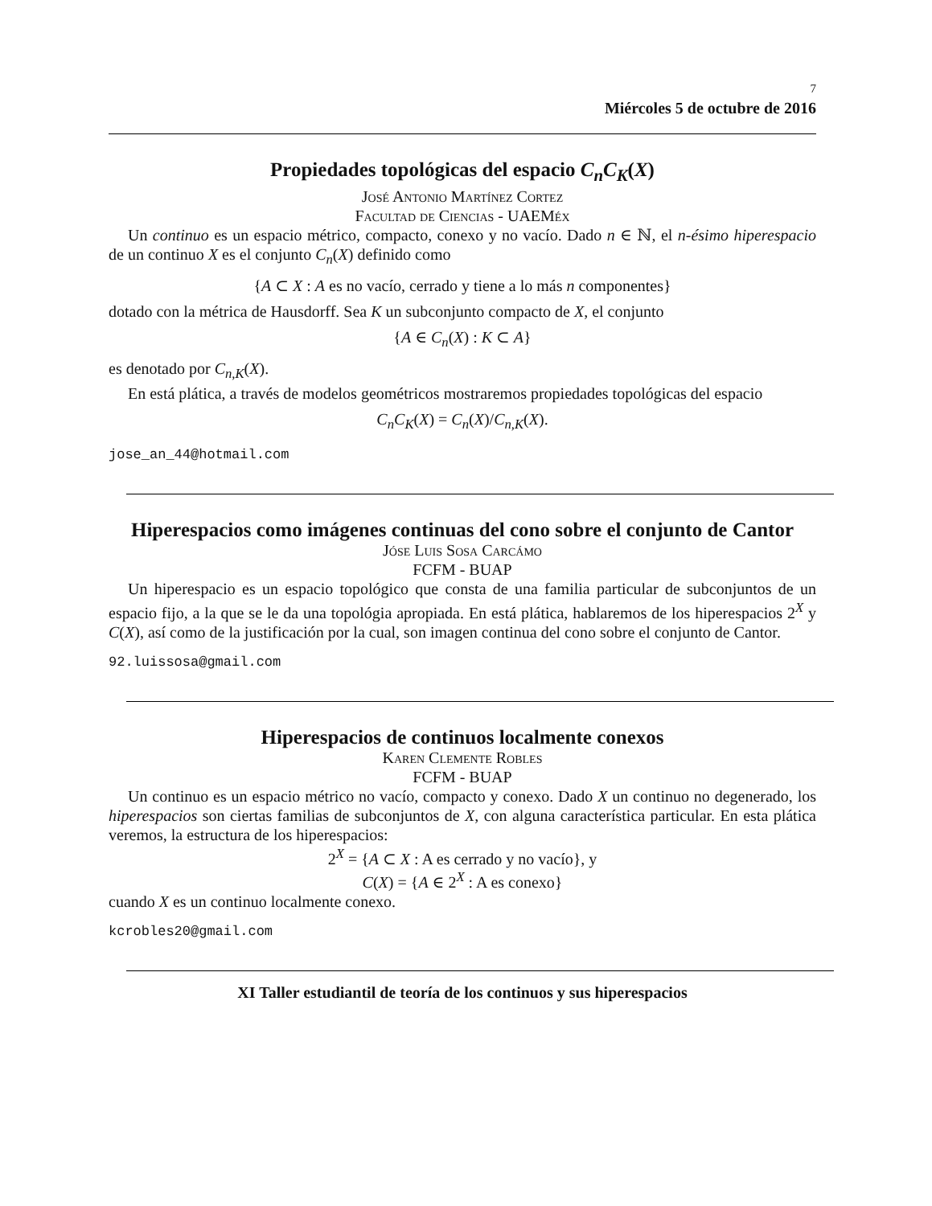7
Miércoles 5 de octubre de 2016
Propiedades topológicas del espacio C<sub>n</sub>C<sub>K</sub>(X)
José Antonio Martínez Cortez
Facultad de Ciencias - UAEMéx
Un continuo es un espacio métrico, compacto, conexo y no vacío. Dado n ∈ ℕ, el n-ésimo hiperespacio de un continuo X es el conjunto C<sub>n</sub>(X) definido como
{A ⊂ X : A es no vacío, cerrado y tiene a lo más n componentes}
dotado con la métrica de Hausdorff. Sea K un subconjunto compacto de X, el conjunto
{A ∈ C<sub>n</sub>(X) : K ⊂ A}
es denotado por C<sub>n,K</sub>(X).
En está plática, a través de modelos geométricos mostraremos propiedades topológicas del espacio
C<sub>n</sub>C<sub>K</sub>(X) = C<sub>n</sub>(X)/C<sub>n,K</sub>(X).
jose_an_44@hotmail.com
Hiperespacios como imágenes continuas del cono sobre el conjunto de Cantor
Jóse Luis Sosa Carcámo
FCFM - BUAP
Un hiperespacio es un espacio topológico que consta de una familia particular de subconjuntos de un espacio fijo, a la que se le da una topológia apropiada. En está plática, hablaremos de los hiperespacios 2<sup>X</sup> y C(X), así como de la justificación por la cual, son imagen continua del cono sobre el conjunto de Cantor.
92.luissosa@gmail.com
Hiperespacios de continuos localmente conexos
Karen Clemente Robles
FCFM - BUAP
Un continuo es un espacio métrico no vacío, compacto y conexo. Dado X un continuo no degenerado, los hiperespacios son ciertas familias de subconjuntos de X, con alguna característica particular. En esta plática veremos, la estructura de los hiperespacios:
2<sup>X</sup> = {A ⊂ X : A es cerrado y no vacío}, y
C(X) = {A ∈ 2<sup>X</sup> : A es conexo}
cuando X es un continuo localmente conexo.
kcrobles20@gmail.com
XI Taller estudiantil de teoría de los continuos y sus hiperespacios